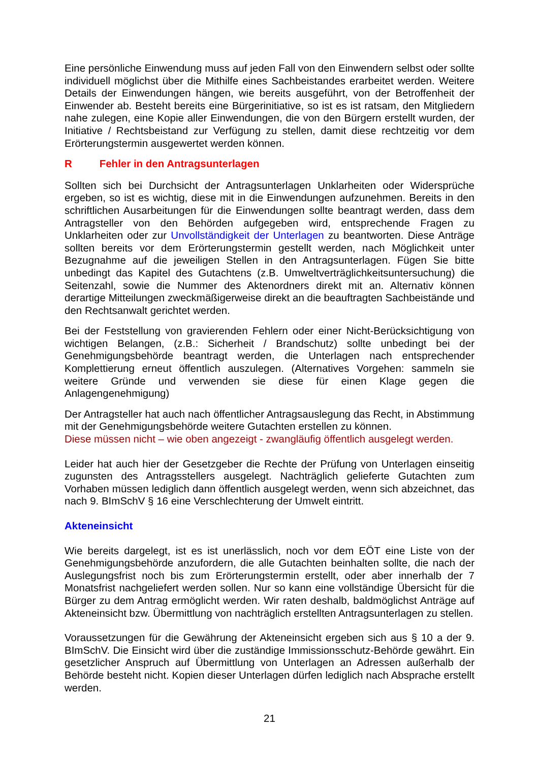Eine persönliche Einwendung muss auf jeden Fall von den Einwendern selbst oder sollte individuell möglichst über die Mithilfe eines Sachbeistandes erarbeitet werden. Weitere Details der Einwendungen hängen, wie bereits ausgeführt, von der Betroffenheit der Einwender ab. Besteht bereits eine Bürgerinitiative, so ist es ist ratsam, den Mitgliedern nahe zulegen, eine Kopie aller Einwendungen, die von den Bürgern erstellt wurden, der Initiative / Rechtsbeistand zur Verfügung zu stellen, damit diese rechtzeitig vor dem Erörterungstermin ausgewertet werden können.
R Fehler in den Antragsunterlagen
Sollten sich bei Durchsicht der Antragsunterlagen Unklarheiten oder Widersprüche ergeben, so ist es wichtig, diese mit in die Einwendungen aufzunehmen. Bereits in den schriftlichen Ausarbeitungen für die Einwendungen sollte beantragt werden, dass dem Antragsteller von den Behörden aufgegeben wird, entsprechende Fragen zu Unklarheiten oder zur Unvollständigkeit der Unterlagen zu beantworten. Diese Anträge sollten bereits vor dem Erörterungstermin gestellt werden, nach Möglichkeit unter Bezugnahme auf die jeweiligen Stellen in den Antragsunterlagen. Fügen Sie bitte unbedingt das Kapitel des Gutachtens (z.B. Umweltverträglichkeitsuntersuchung) die Seitenzahl, sowie die Nummer des Aktenordners direkt mit an. Alternativ können derartige Mitteilungen zweckmäßigerweise direkt an die beauftragten Sachbeistände und den Rechtsanwalt gerichtet werden.
Bei der Feststellung von gravierenden Fehlern oder einer Nicht-Berücksichtigung von wichtigen Belangen, (z.B.: Sicherheit / Brandschutz) sollte unbedingt bei der Genehmigungsbehörde beantragt werden, die Unterlagen nach entsprechender Komplettierung erneut öffentlich auszulegen. (Alternatives Vorgehen: sammeln sie weitere Gründe und verwenden sie diese für einen Klage gegen die Anlagengenehmigung)
Der Antragsteller hat auch nach öffentlicher Antragsauslegung das Recht, in Abstimmung mit der Genehmigungsbehörde weitere Gutachten erstellen zu können.
Diese müssen nicht – wie oben angezeigt - zwangläufig öffentlich ausgelegt werden.
Leider hat auch hier der Gesetzgeber die Rechte der Prüfung von Unterlagen einseitig zugunsten des Antragsstellers ausgelegt. Nachträglich gelieferte Gutachten zum Vorhaben müssen lediglich dann öffentlich ausgelegt werden, wenn sich abzeichnet, das nach 9. BImSchV § 16 eine Verschlechterung der Umwelt eintritt.
Akteneinsicht
Wie bereits dargelegt, ist es ist unerlässlich, noch vor dem EÖT eine Liste von der Genehmigungsbehörde anzufordern, die alle Gutachten beinhalten sollte, die nach der Auslegungsfrist noch bis zum Erörterungstermin erstellt, oder aber innerhalb der 7 Monatsfrist nachgeliefert werden sollen. Nur so kann eine vollständige Übersicht für die Bürger zu dem Antrag ermöglicht werden. Wir raten deshalb, baldmöglichst Anträge auf Akteneinsicht bzw. Übermittlung von nachträglich erstellten Antragsunterlagen zu stellen.
Voraussetzungen für die Gewährung der Akteneinsicht ergeben sich aus § 10 a der 9. BImSchV. Die Einsicht wird über die zuständige Immissionsschutz-Behörde gewährt. Ein gesetzlicher Anspruch auf Übermittlung von Unterlagen an Adressen außerhalb der Behörde besteht nicht. Kopien dieser Unterlagen dürfen lediglich nach Absprache erstellt werden.
21